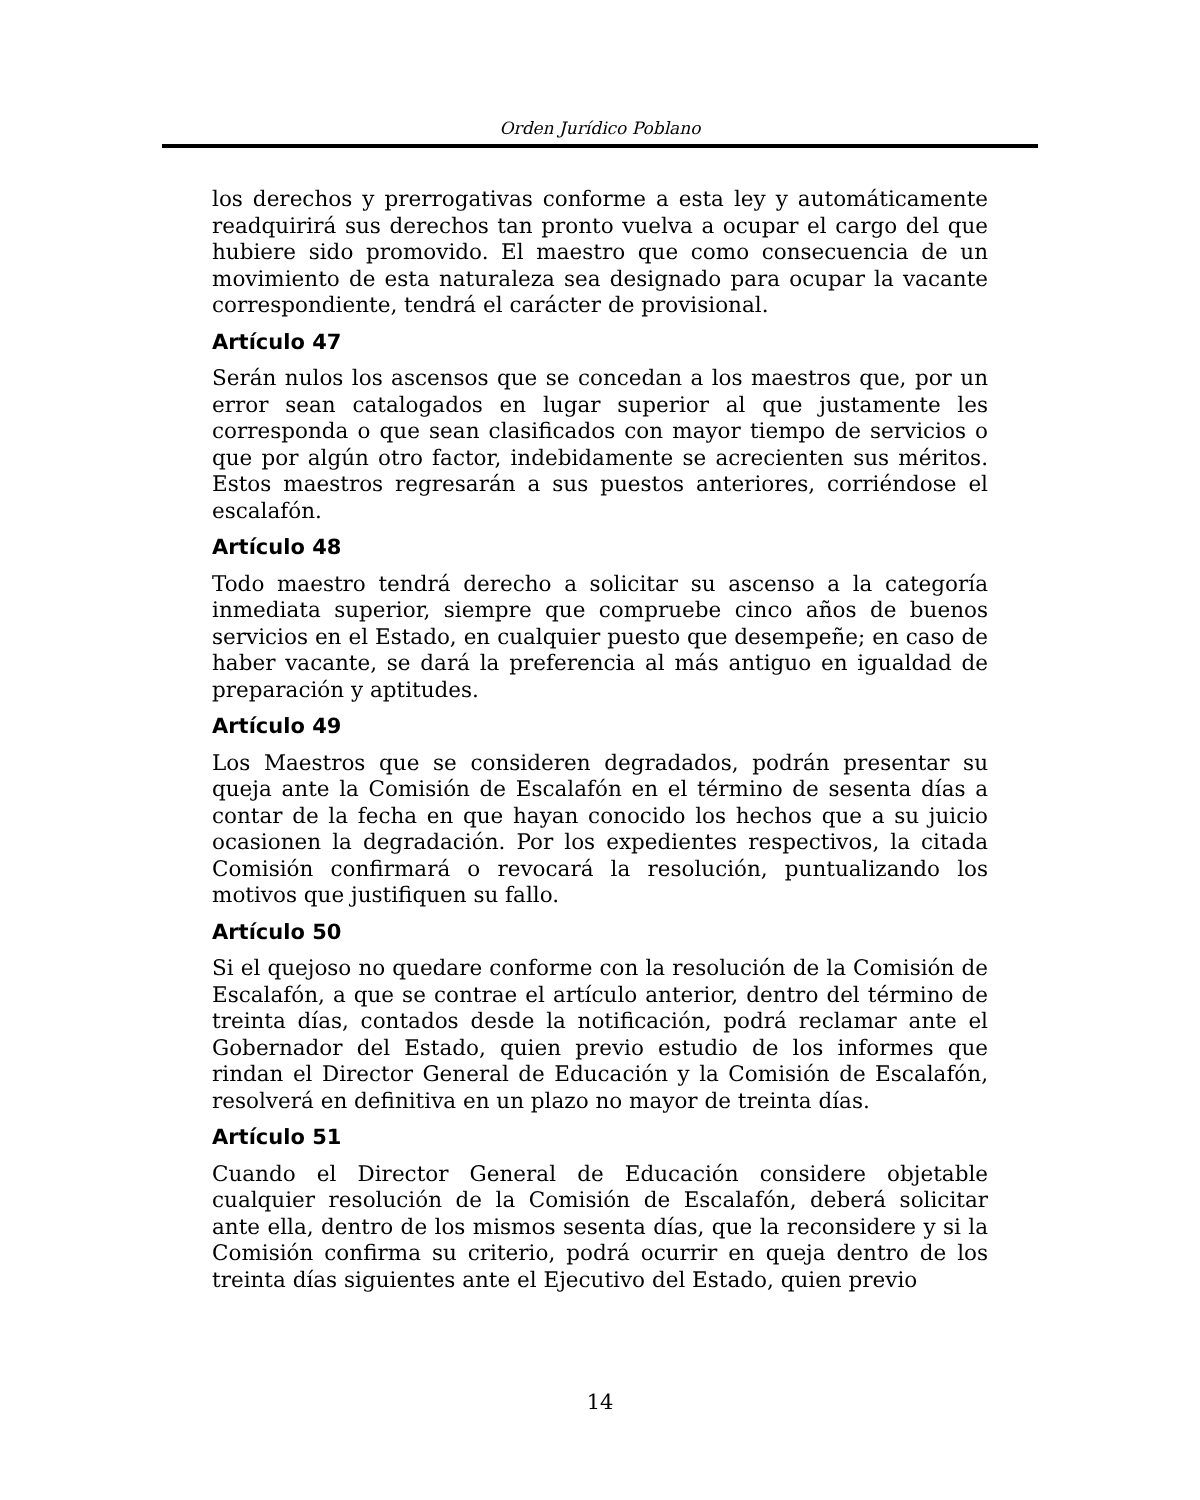Orden Jurídico Poblano
los derechos y prerrogativas conforme a esta ley y automáticamente readquirirá sus derechos tan pronto vuelva a ocupar el cargo del que hubiere sido promovido. El maestro que como consecuencia de un movimiento de esta naturaleza sea designado para ocupar la vacante correspondiente, tendrá el carácter de provisional.
Artículo 47
Serán nulos los ascensos que se concedan a los maestros que, por un error sean catalogados en lugar superior al que justamente les corresponda o que sean clasificados con mayor tiempo de servicios o que por algún otro factor, indebidamente se acrecienten sus méritos. Estos maestros regresarán a sus puestos anteriores, corriéndose el escalafón.
Artículo 48
Todo maestro tendrá derecho a solicitar su ascenso a la categoría inmediata superior, siempre que compruebe cinco años de buenos servicios en el Estado, en cualquier puesto que desempeñe; en caso de haber vacante, se dará la preferencia al más antiguo en igualdad de preparación y aptitudes.
Artículo 49
Los Maestros que se consideren degradados, podrán presentar su queja ante la Comisión de Escalafón en el término de sesenta días a contar de la fecha en que hayan conocido los hechos que a su juicio ocasionen la degradación. Por los expedientes respectivos, la citada Comisión confirmará o revocará la resolución, puntualizando los motivos que justifiquen su fallo.
Artículo 50
Si el quejoso no quedare conforme con la resolución de la Comisión de Escalafón, a que se contrae el artículo anterior, dentro del término de treinta días, contados desde la notificación, podrá reclamar ante el Gobernador del Estado, quien previo estudio de los informes que rindan el Director General de Educación y la Comisión de Escalafón, resolverá en definitiva en un plazo no mayor de treinta días.
Artículo 51
Cuando el Director General de Educación considere objetable cualquier resolución de la Comisión de Escalafón, deberá solicitar ante ella, dentro de los mismos sesenta días, que la reconsidere y si la Comisión confirma su criterio, podrá ocurrir en queja dentro de los treinta días siguientes ante el Ejecutivo del Estado, quien previo
14